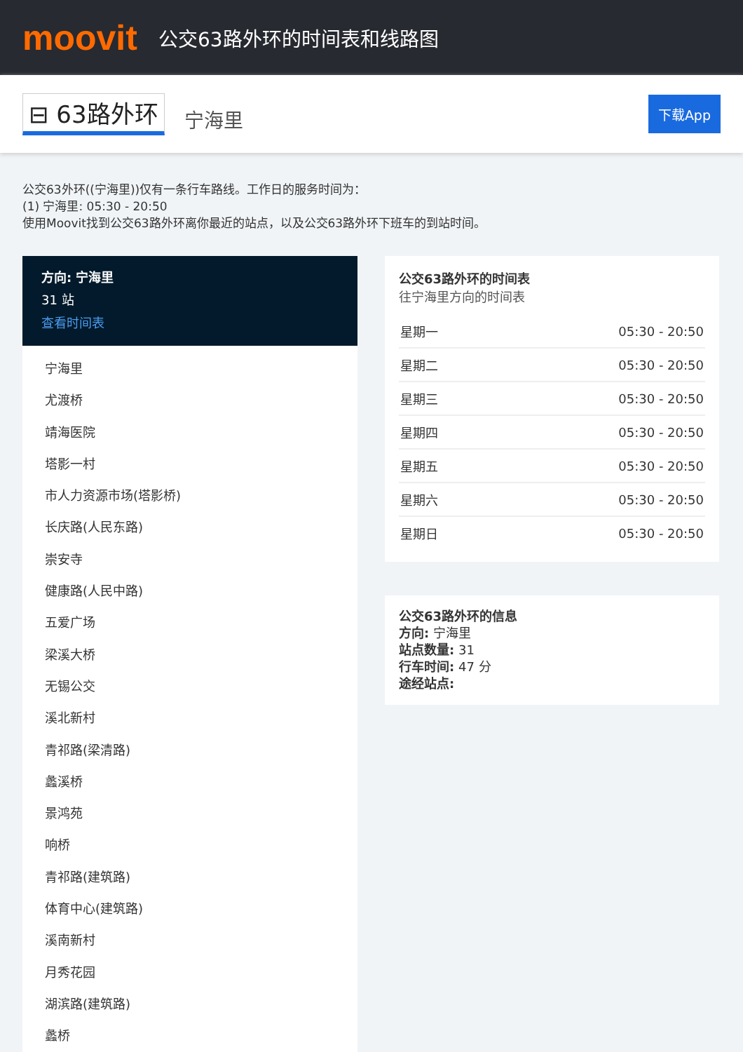moovit
公交63路外环的时间表和线路图
⊟ 63路外环
宁海里
下载App
公交63外环((宁海里))仅有一条行车路线。工作日的服务时间为：
(1) 宁海里: 05:30 - 20:50
使用Moovit找到公交63路外环离你最近的站点，以及公交63路外环下班车的到站时间。
方向: 宁海里
31 站
查看时间表
宁海里
尤渡桥
靖海医院
塔影一村
市人力资源市场(塔影桥)
长庆路(人民东路)
崇安寺
健康路(人民中路)
五爱广场
梁溪大桥
无锡公交
溪北新村
青祁路(梁清路)
蠡溪桥
景鸿苑
响桥
青祁路(建筑路)
体育中心(建筑路)
溪南新村
月秀花园
湖滨路(建筑路)
蠡桥
公交63路外环的时间表
往宁海里方向的时间表
| 星期一 | 05:30 - 20:50 |
| 星期二 | 05:30 - 20:50 |
| 星期三 | 05:30 - 20:50 |
| 星期四 | 05:30 - 20:50 |
| 星期五 | 05:30 - 20:50 |
| 星期六 | 05:30 - 20:50 |
| 星期日 | 05:30 - 20:50 |
公交63路外环的信息
方向: 宁海里
站点数量: 31
行车时间: 47 分
途经站点: